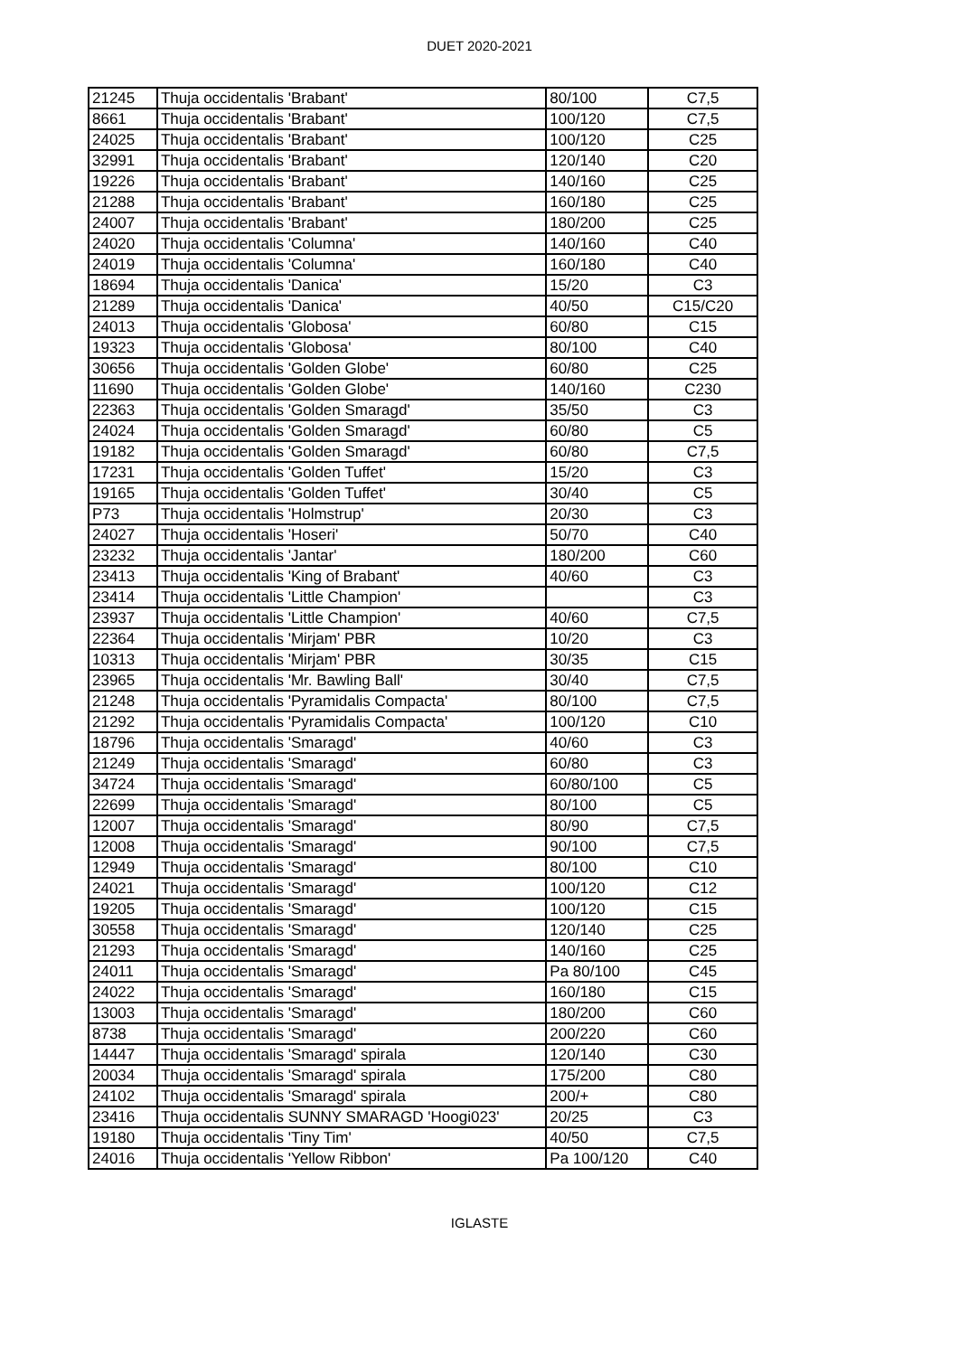DUET 2020-2021
| 21245 | Thuja occidentalis 'Brabant' | 80/100 | C7,5 |
| 8661 | Thuja occidentalis 'Brabant' | 100/120 | C7,5 |
| 24025 | Thuja occidentalis 'Brabant' | 100/120 | C25 |
| 32991 | Thuja occidentalis 'Brabant' | 120/140 | C20 |
| 19226 | Thuja occidentalis 'Brabant' | 140/160 | C25 |
| 21288 | Thuja occidentalis 'Brabant' | 160/180 | C25 |
| 24007 | Thuja occidentalis 'Brabant' | 180/200 | C25 |
| 24020 | Thuja occidentalis 'Columna' | 140/160 | C40 |
| 24019 | Thuja occidentalis 'Columna' | 160/180 | C40 |
| 18694 | Thuja occidentalis 'Danica' | 15/20 | C3 |
| 21289 | Thuja occidentalis 'Danica' | 40/50 | C15/C20 |
| 24013 | Thuja occidentalis 'Globosa' | 60/80 | C15 |
| 19323 | Thuja occidentalis 'Globosa' | 80/100 | C40 |
| 30656 | Thuja occidentalis 'Golden Globe' | 60/80 | C25 |
| 11690 | Thuja occidentalis 'Golden Globe' | 140/160 | C230 |
| 22363 | Thuja occidentalis 'Golden Smaragd' | 35/50 | C3 |
| 24024 | Thuja occidentalis 'Golden Smaragd' | 60/80 | C5 |
| 19182 | Thuja occidentalis 'Golden Smaragd' | 60/80 | C7,5 |
| 17231 | Thuja occidentalis 'Golden Tuffet' | 15/20 | C3 |
| 19165 | Thuja occidentalis 'Golden Tuffet' | 30/40 | C5 |
| P73 | Thuja occidentalis 'Holmstrup' | 20/30 | C3 |
| 24027 | Thuja occidentalis 'Hoseri' | 50/70 | C40 |
| 23232 | Thuja occidentalis 'Jantar' | 180/200 | C60 |
| 23413 | Thuja occidentalis 'King of Brabant' | 40/60 | C3 |
| 23414 | Thuja occidentalis 'Little Champion' | | C3 |
| 23937 | Thuja occidentalis 'Little Champion' | 40/60 | C7,5 |
| 22364 | Thuja occidentalis 'Mirjam' PBR | 10/20 | C3 |
| 10313 | Thuja occidentalis 'Mirjam' PBR | 30/35 | C15 |
| 23965 | Thuja occidentalis 'Mr. Bawling Ball' | 30/40 | C7,5 |
| 21248 | Thuja occidentalis 'Pyramidalis Compacta' | 80/100 | C7,5 |
| 21292 | Thuja occidentalis 'Pyramidalis Compacta' | 100/120 | C10 |
| 18796 | Thuja occidentalis 'Smaragd' | 40/60 | C3 |
| 21249 | Thuja occidentalis 'Smaragd' | 60/80 | C3 |
| 34724 | Thuja occidentalis 'Smaragd' | 60/80/100 | C5 |
| 22699 | Thuja occidentalis 'Smaragd' | 80/100 | C5 |
| 12007 | Thuja occidentalis 'Smaragd' | 80/90 | C7,5 |
| 12008 | Thuja occidentalis 'Smaragd' | 90/100 | C7,5 |
| 12949 | Thuja occidentalis 'Smaragd' | 80/100 | C10 |
| 24021 | Thuja occidentalis 'Smaragd' | 100/120 | C12 |
| 19205 | Thuja occidentalis 'Smaragd' | 100/120 | C15 |
| 30558 | Thuja occidentalis 'Smaragd' | 120/140 | C25 |
| 21293 | Thuja occidentalis 'Smaragd' | 140/160 | C25 |
| 24011 | Thuja occidentalis 'Smaragd' | Pa 80/100 | C45 |
| 24022 | Thuja occidentalis 'Smaragd' | 160/180 | C15 |
| 13003 | Thuja occidentalis 'Smaragd' | 180/200 | C60 |
| 8738 | Thuja occidentalis 'Smaragd' | 200/220 | C60 |
| 14447 | Thuja occidentalis 'Smaragd' spirala | 120/140 | C30 |
| 20034 | Thuja occidentalis 'Smaragd' spirala | 175/200 | C80 |
| 24102 | Thuja occidentalis 'Smaragd' spirala | 200/+ | C80 |
| 23416 | Thuja occidentalis SUNNY SMARAGD 'Hoogi023' | 20/25 | C3 |
| 19180 | Thuja occidentalis 'Tiny Tim' | 40/50 | C7,5 |
| 24016 | Thuja occidentalis 'Yellow Ribbon' | Pa 100/120 | C40 |
IGLASTE